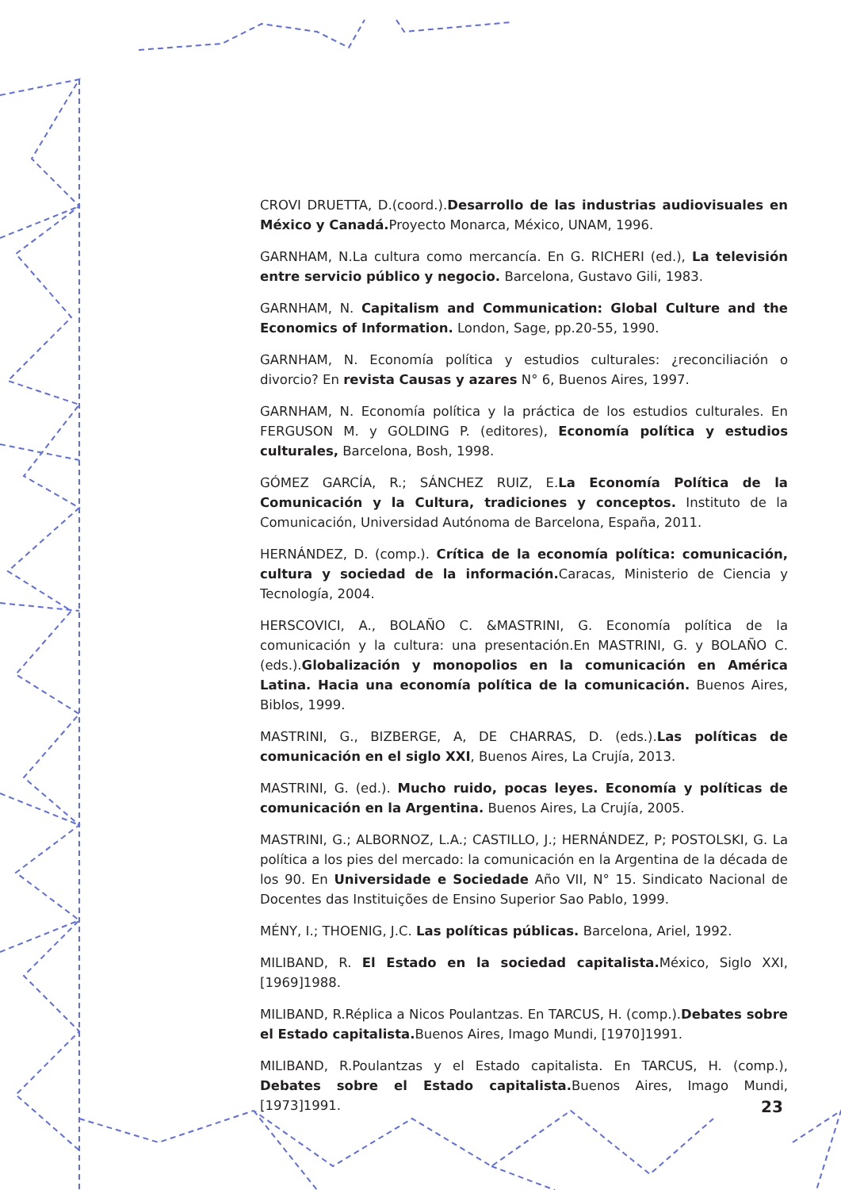CROVI DRUETTA, D.(coord.).Desarrollo de las industrias audiovisuales en México y Canadá. Proyecto Monarca, México, UNAM, 1996.
GARNHAM, N.La cultura como mercancía. En G. RICHERI (ed.), La televisión entre servicio público y negocio. Barcelona, Gustavo Gili, 1983.
GARNHAM, N. Capitalism and Communication: Global Culture and the Economics of Information. London, Sage, pp.20-55, 1990.
GARNHAM, N. Economía política y estudios culturales: ¿reconciliación o divorcio? En revista Causas y azares N° 6, Buenos Aires, 1997.
GARNHAM, N. Economía política y la práctica de los estudios culturales. En FERGUSON M. y GOLDING P. (editores), Economía política y estudios culturales, Barcelona, Bosh, 1998.
GÓMEZ GARCÍA, R.; SÁNCHEZ RUIZ, E.La Economía Política de la Comunicación y la Cultura, tradiciones y conceptos. Instituto de la Comunicación, Universidad Autónoma de Barcelona, España, 2011.
HERNÁNDEZ, D. (comp.). Crítica de la economía política: comunicación, cultura y sociedad de la información. Caracas, Ministerio de Ciencia y Tecnología, 2004.
HERSCOVICI, A., BOLAÑO C. &MASTRINI, G. Economía política de la comunicación y la cultura: una presentación.En MASTRINI, G. y BOLAÑO C. (eds.).Globalización y monopolios en la comunicación en América Latina. Hacia una economía política de la comunicación. Buenos Aires, Biblos, 1999.
MASTRINI, G., BIZBERGE, A, DE CHARRAS, D. (eds.).Las políticas de comunicación en el siglo XXI, Buenos Aires, La Crujía, 2013.
MASTRINI, G. (ed.). Mucho ruido, pocas leyes. Economía y políticas de comunicación en la Argentina. Buenos Aires, La Crujía, 2005.
MASTRINI, G.; ALBORNOZ, L.A.; CASTILLO, J.; HERNÁNDEZ, P; POSTOLSKI, G. La política a los pies del mercado: la comunicación en la Argentina de la década de los 90. En Universidade e Sociedade Año VII, N° 15. Sindicato Nacional de Docentes das Instituições de Ensino Superior Sao Pablo, 1999.
MÉNY, I.; THOENIG, J.C. Las políticas públicas. Barcelona, Ariel, 1992.
MILIBAND, R. El Estado en la sociedad capitalista. México, Siglo XXI, [1969]1988.
MILIBAND, R.Réplica a Nicos Poulantzas. En TARCUS, H. (comp.).Debates sobre el Estado capitalista. Buenos Aires, Imago Mundi, [1970]1991.
MILIBAND, R.Poulantzas y el Estado capitalista. En TARCUS, H. (comp.), Debates sobre el Estado capitalista. Buenos Aires, Imago Mundi, [1973]1991.
23